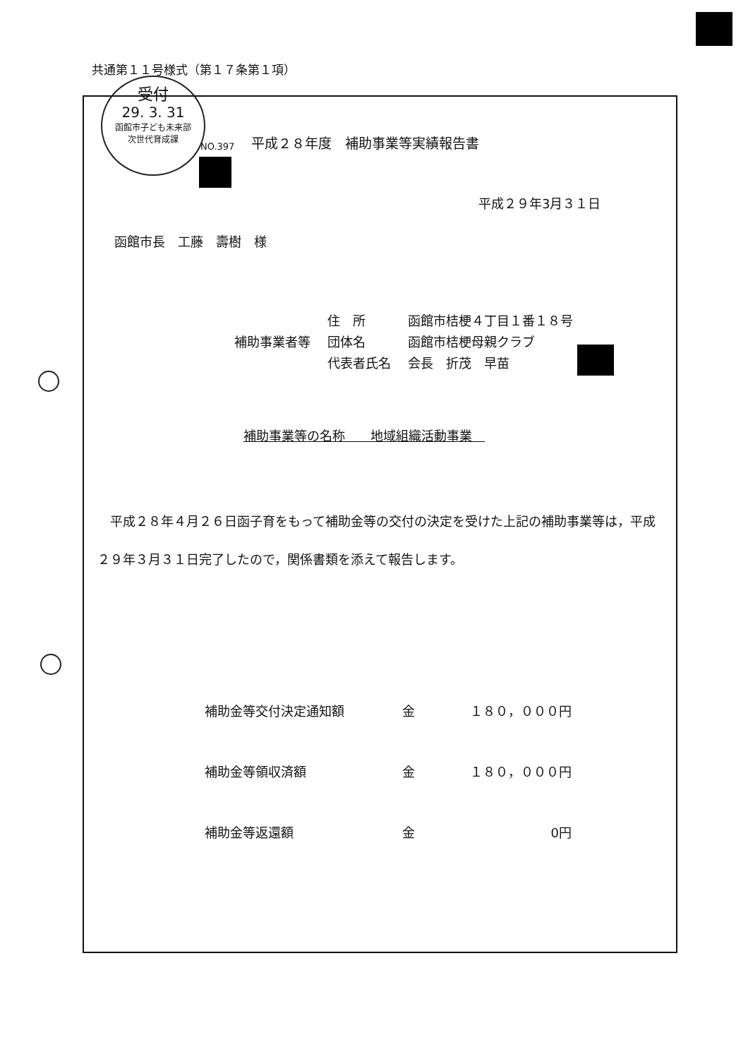共通第１１号様式（第１７条第１項）
受付
29. 3. 31
函館市子ども未来部
次世代育成課
NO.397
平成２８年度　補助事業等実績報告書
平成２９年3月３１日
函館市長　工藤　壽樹　様
補助事業者等
住　所
団体名
代表者氏名
函館市桔梗４丁目１番１８号
函館市桔梗母親クラブ
会長　折茂　早苗
補助事業等の名称　　地域組織活動事業　
　平成２８年４月２６日函子育をもって補助金等の交付の決定を受けた上記の補助事業等は，平成２９年３月３１日完了したので，関係書類を添えて報告します。
補助金等交付決定通知額 金 １８０，０００円
補助金等領収済額 金 １８０，０００円
補助金等返還額 金 0円